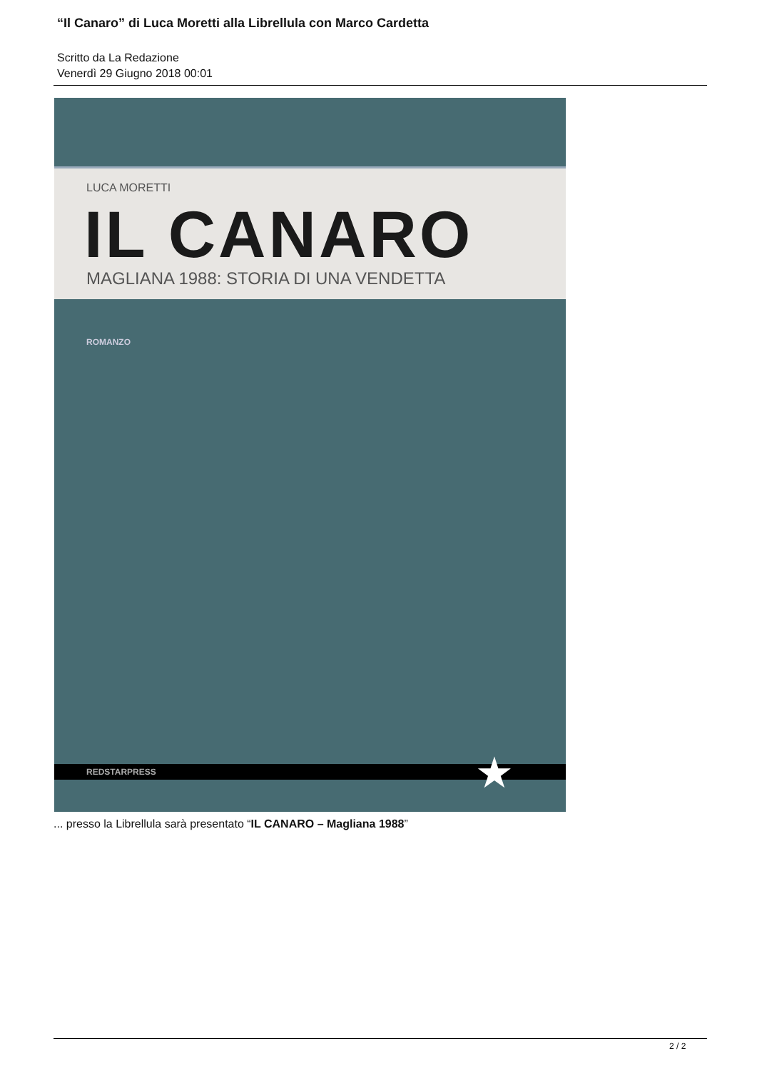“Il Canaro” di Luca Moretti alla Librellula con Marco Cardetta
Scritto da La Redazione
Venerdì 29 Giugno 2018 00:01
LUCA MORETTI
IL CANARO
MAGLIANA 1988: STORIA DI UNA VENDETTA
ROMANZO
REDSTARPRESS ★
... presso la Librellula sarà presentato “IL CANARO – Magliana 1988”
2 / 2